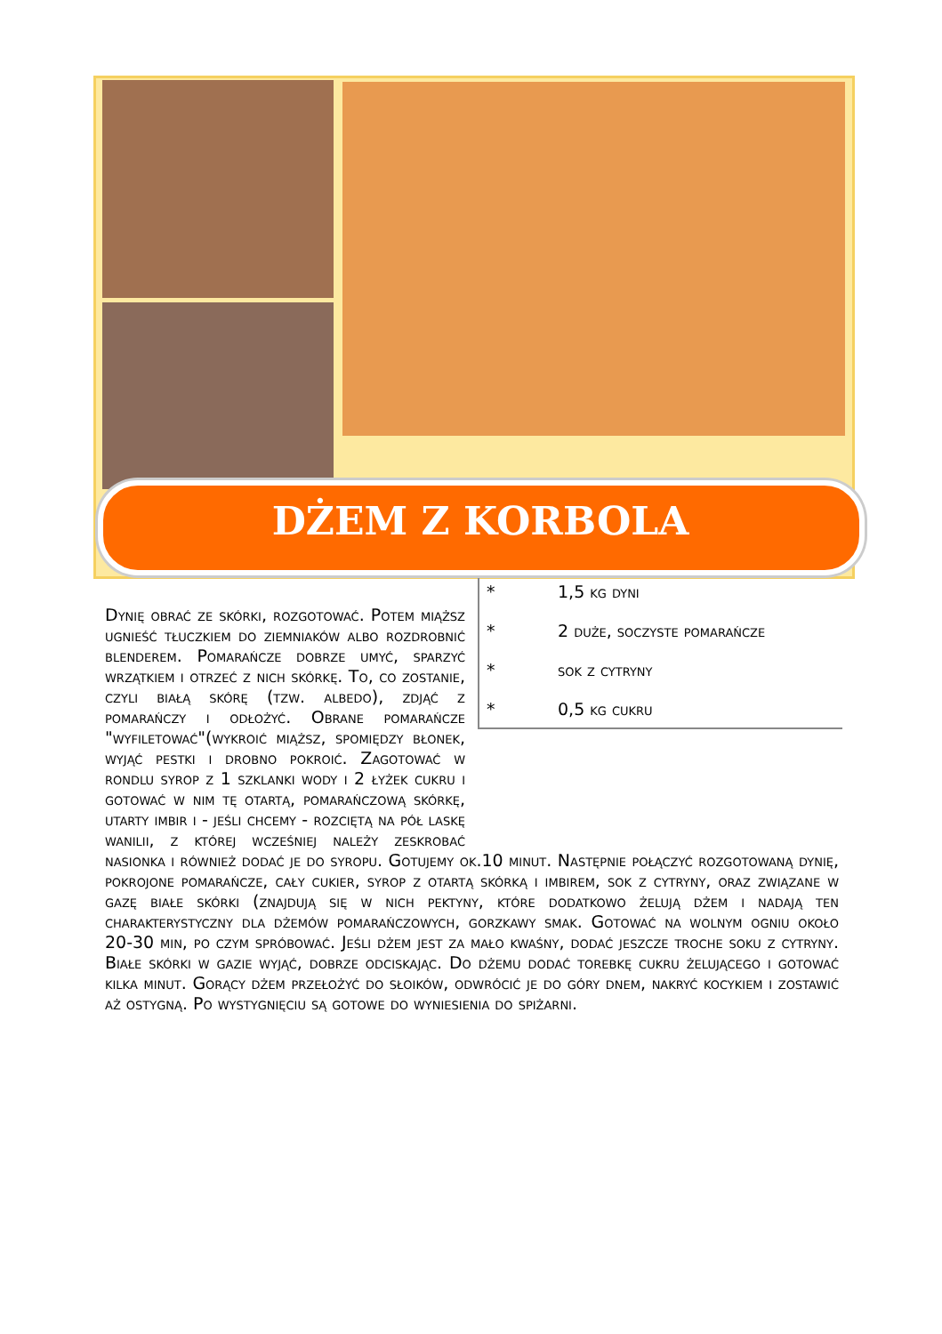DŻEM Z KORBOLA
* 1,5 kg dyni
* 2 duże, soczyste pomarańcze
* sok z cytryny
* 0,5 kg cukru
Dynię obrać ze skórki, rozgotować. Potem miąższ ugnieść tłuczkiem do ziemniaków albo rozdrobnić blenderem. Pomarańcze dobrze umyć, sparzyć wrzątkiem i otrzeć z nich skórkę. To, co zostanie, czyli białą skórę (tzw. albedo), zdjąć z pomarańczy i odłożyć. Obrane pomarańcze "wyfiletować"(wykroić miąższ, spomiędzy błonek, wyjąć pestki i drobno pokroić. Zagotować w rondlu syrop z 1 szklanki wody i 2 łyżek cukru i gotować w nim tę otartą, pomarańczową skórkę, utarty imbir i - jeśli chcemy - rozciętą na pół laskę wanilii, z której wcześniej należy zeskrobać nasionka i również dodać je do syropu. Gotujemy ok.10 minut. Następnie połączyć rozgotowaną dynię, pokrojone pomarańcze, cały cukier, syrop z otartą skórką i imbirem, sok z cytryny, oraz związane w gazę białe skórki (znajdują się w nich pektyny, które dodatkowo żelują dżem i nadają ten charakterystyczny dla dżemów pomarańczowych, gorzkawy smak. Gotować na wolnym ogniu około 20-30 min, po czym spróbować. Jeśli dżem jest za mało kwaśny, dodać jeszcze troche soku z cytryny. Białe skórki w gazie wyjąć, dobrze odciskając. Do dżemu dodać torebkę cukru żelującego i gotować kilka minut. Gorący dżem przełożyć do słoików, odwrócić je do góry dnem, nakryć kocykiem i zostawić aż ostygną. Po wystygnięciu są gotowe do wyniesienia do spiżarni.